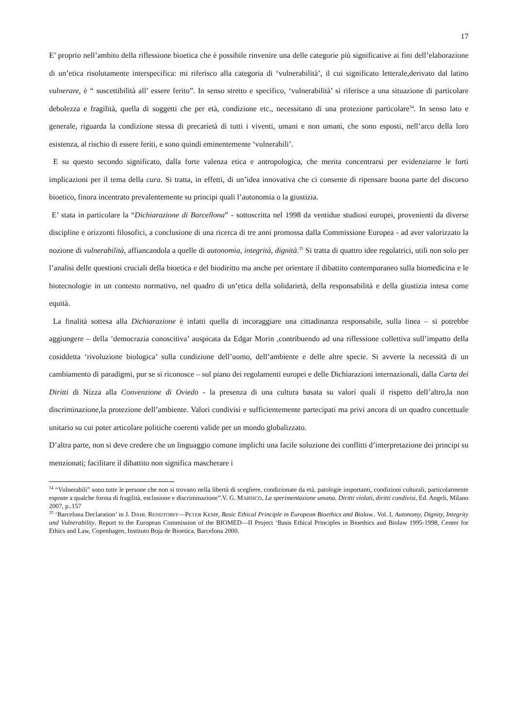17
E’ proprio nell’ambito della riflessione bioetica che è possibile rinvenire una delle categorie più significative ai fini dell’elaborazione di un’etica risolutamente interspecifica: mi riferisco alla categoria di ‘vulnerabilità’, il cui significato letterale,derivato dal latino vulnerare, è “ suscettibilità all’ essere ferito”. In senso stretto e specifico, ‘vulnerabilità’ si riferisce a una situazione di particolare debolezza e fragilità, quella di soggetti che per età, condizione etc., necessitano di una protezione particolare<sup>34</sup>. In senso lato e generale, riguarda la condizione stessa di precarietà di tutti i viventi, umani e non umani, che sono esposti, nell’arco della loro esistenza, al rischio di essere feriti, e sono quindi eminentemente ‘vulnerabili’.
E su questo secondo significato, dalla forte valenza etica e antropologica, che merita concentrarsi per evidenziarne le forti implicazioni per il tema della cura. Si tratta, in effetti, di un’idea innovativa che ci consente di ripensare buona parte del discorso bioetico, finora incentrato prevalentemente su principi quali l’autonomia o la giustizia.
E’ stata in particolare la “Dichiarazione di Barcellona” - sottoscritta nel 1998 da ventidue studiosi europei, provenienti da diverse discipline e orizzonti filosofici, a conclusione di una ricerca di tre anni promossa dalla Commissione Europea - ad aver valorizzato la nozione di vulnerabilità, affiancandola a quelle di autonomia, integrità, dignità.<sup>35</sup> Si tratta di quattro idee regolatrici, utili non solo per l’analisi delle questioni cruciali della bioetica e del biodiritto ma anche per orientare il dibattito contemporaneo sulla biomedicina e le biotecnologie in un contesto normativo, nel quadro di un’etica della solidarietà, della responsabilità e della giustizia intesa come equità.
La finalità sottesa alla Dichiarazione è infatti quella di incoraggiare una cittadinanza responsabile, sulla linea – si potrebbe aggiungere – della ‘democrazia conoscitiva’ auspicata da Edgar Morin ,contribuendo ad una riflessione collettiva sull’impatto della cosiddetta ‘rivoluzione biologica’ sulla condizione dell’uomo, dell’ambiente e delle altre specie. Si avverte la necessità di un cambiamento di paradigmi, pur se si riconosce – sul piano dei regolamenti europei e delle Dichiarazioni internazionali, dalla Carta dei Diritti di Nizza alla Convenzione di Oviedo - la presenza di una cultura basata su valori quali il rispetto dell’altro,la non discriminazione,la protezione dell’ambiente. Valori condivisi e sufficientemente partecipati ma privi ancora di un quadro concettuale unitario su cui poter articolare politiche coerenti valide per un mondo globalizzato.
D’altra parte, non si deve credere che un linguaggio comune implichi una facile soluzione dei conflitti d’interpretazione dei principi su menzionati; facilitare il dibattito non significa mascherare i
<sup>34</sup> “Vulnerabili” sono tutte le persone che non si trovano nella libertà di scegliere, condizionate da età, patologie importanti, condizioni culturali, particolarmente esposte a qualche forma di fragilità, esclusione e discriminazione”.V. G. MARSICO, La sperimentazione umana. Diritti violati, diritti condivisi, Ed. Angeli, Milano 2007, p..157
<sup>35</sup> ‘Barcelona Declaration’ in J. DAHL RENDTORFF—PETER KEMP, Basic Ethical Principle in European Bioethics and Biolaw.. Vol. I, Autonomy, Dignity, Integrity and Vulnerability. Report to the European Commission of the BIOMED—II Project ‘Basis Ethical Principles in Bioethics and Biolaw 1995-1998, Center for Ethics and Law, Copenhagen, Instituto Boja de Bioetica, Barcelona 2000.